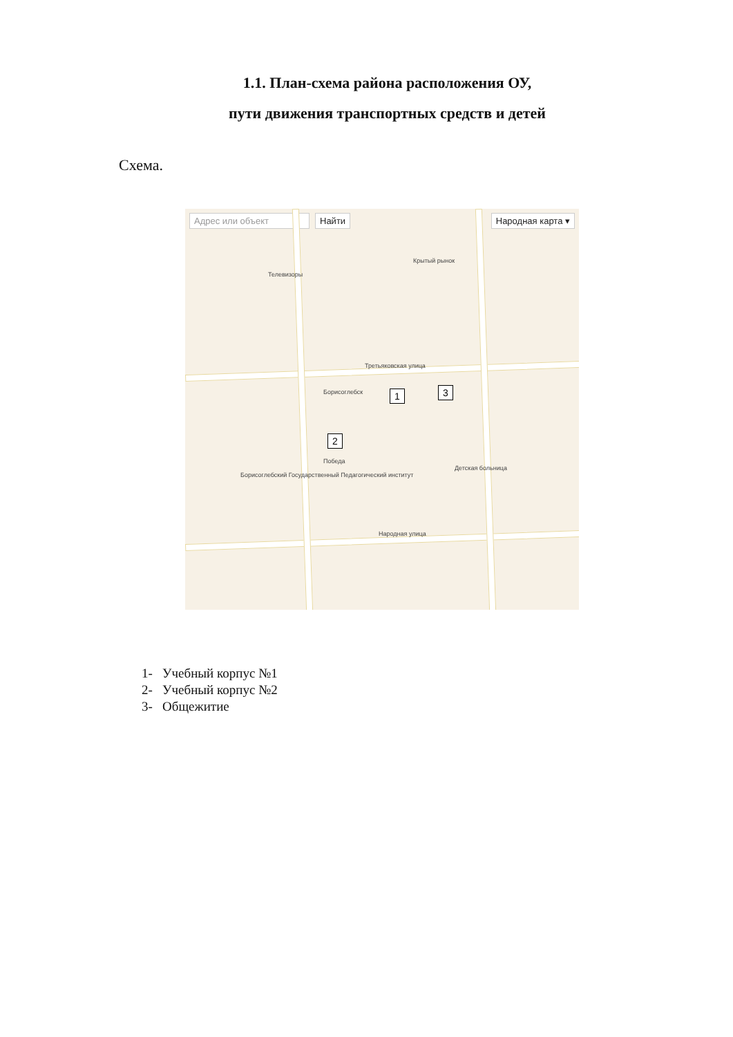1.1. План-схема района расположения ОУ,
пути движения транспортных средств и детей
Схема.
Адрес или объект Найти Народная карта ▾
Третьяковская улица
Народная улица
Телевизоры
Крытый рынок
Борисоглебск
Победа
Детская больница
Борисоглебский Государственный Педагогический институт
1
2
3
1- Учебный корпус №1
2- Учебный корпус №2
3- Общежитие